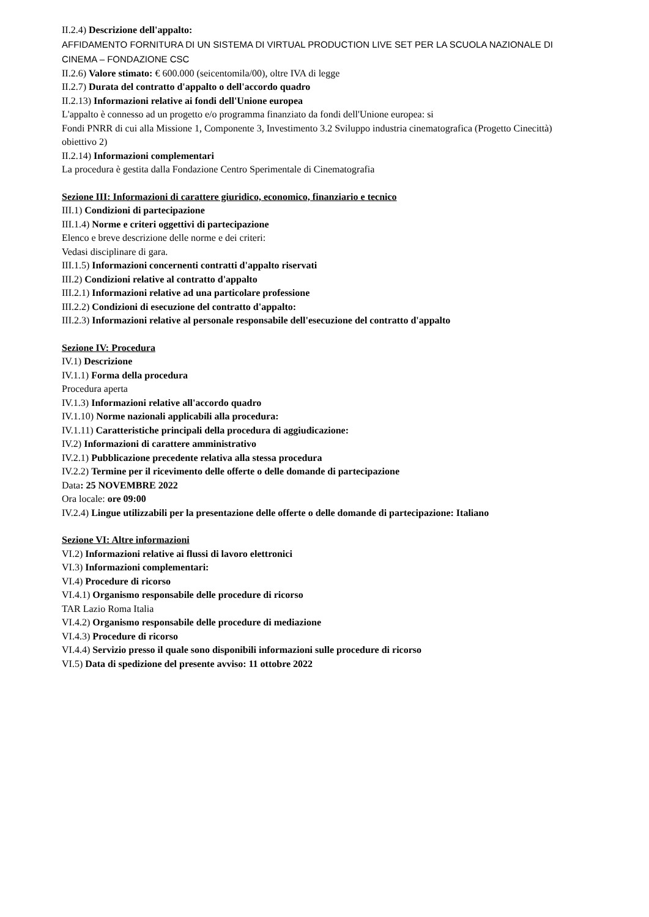II.2.4) Descrizione dell'appalto:
AFFIDAMENTO FORNITURA DI UN SISTEMA DI VIRTUAL PRODUCTION LIVE SET PER LA SCUOLA NAZIONALE DI CINEMA – FONDAZIONE CSC
II.2.6) Valore stimato: € 600.000 (seicentomila/00), oltre IVA di legge
II.2.7) Durata del contratto d'appalto o dell'accordo quadro
II.2.13) Informazioni relative ai fondi dell'Unione europea
L'appalto è connesso ad un progetto e/o programma finanziato da fondi dell'Unione europea: si
Fondi PNRR di cui alla Missione 1, Componente 3, Investimento 3.2 Sviluppo industria cinematografica (Progetto Cinecittà) obiettivo 2)
II.2.14) Informazioni complementari
La procedura è gestita dalla Fondazione Centro Sperimentale di Cinematografia
Sezione III: Informazioni di carattere giuridico, economico, finanziario e tecnico
III.1) Condizioni di partecipazione
III.1.4) Norme e criteri oggettivi di partecipazione
Elenco e breve descrizione delle norme e dei criteri:
Vedasi disciplinare di gara.
III.1.5) Informazioni concernenti contratti d'appalto riservati
III.2) Condizioni relative al contratto d'appalto
III.2.1) Informazioni relative ad una particolare professione
III.2.2) Condizioni di esecuzione del contratto d'appalto:
III.2.3) Informazioni relative al personale responsabile dell'esecuzione del contratto d'appalto
Sezione IV: Procedura
IV.1) Descrizione
IV.1.1) Forma della procedura
Procedura aperta
IV.1.3) Informazioni relative all'accordo quadro
IV.1.10) Norme nazionali applicabili alla procedura:
IV.1.11) Caratteristiche principali della procedura di aggiudicazione:
IV.2) Informazioni di carattere amministrativo
IV.2.1) Pubblicazione precedente relativa alla stessa procedura
IV.2.2) Termine per il ricevimento delle offerte o delle domande di partecipazione
Data: 25 NOVEMBRE 2022
Ora locale: ore 09:00
IV.2.4) Lingue utilizzabili per la presentazione delle offerte o delle domande di partecipazione: Italiano
Sezione VI: Altre informazioni
VI.2) Informazioni relative ai flussi di lavoro elettronici
VI.3) Informazioni complementari:
VI.4) Procedure di ricorso
VI.4.1) Organismo responsabile delle procedure di ricorso
TAR Lazio Roma Italia
VI.4.2) Organismo responsabile delle procedure di mediazione
VI.4.3) Procedure di ricorso
VI.4.4) Servizio presso il quale sono disponibili informazioni sulle procedure di ricorso
VI.5) Data di spedizione del presente avviso: 11 ottobre 2022